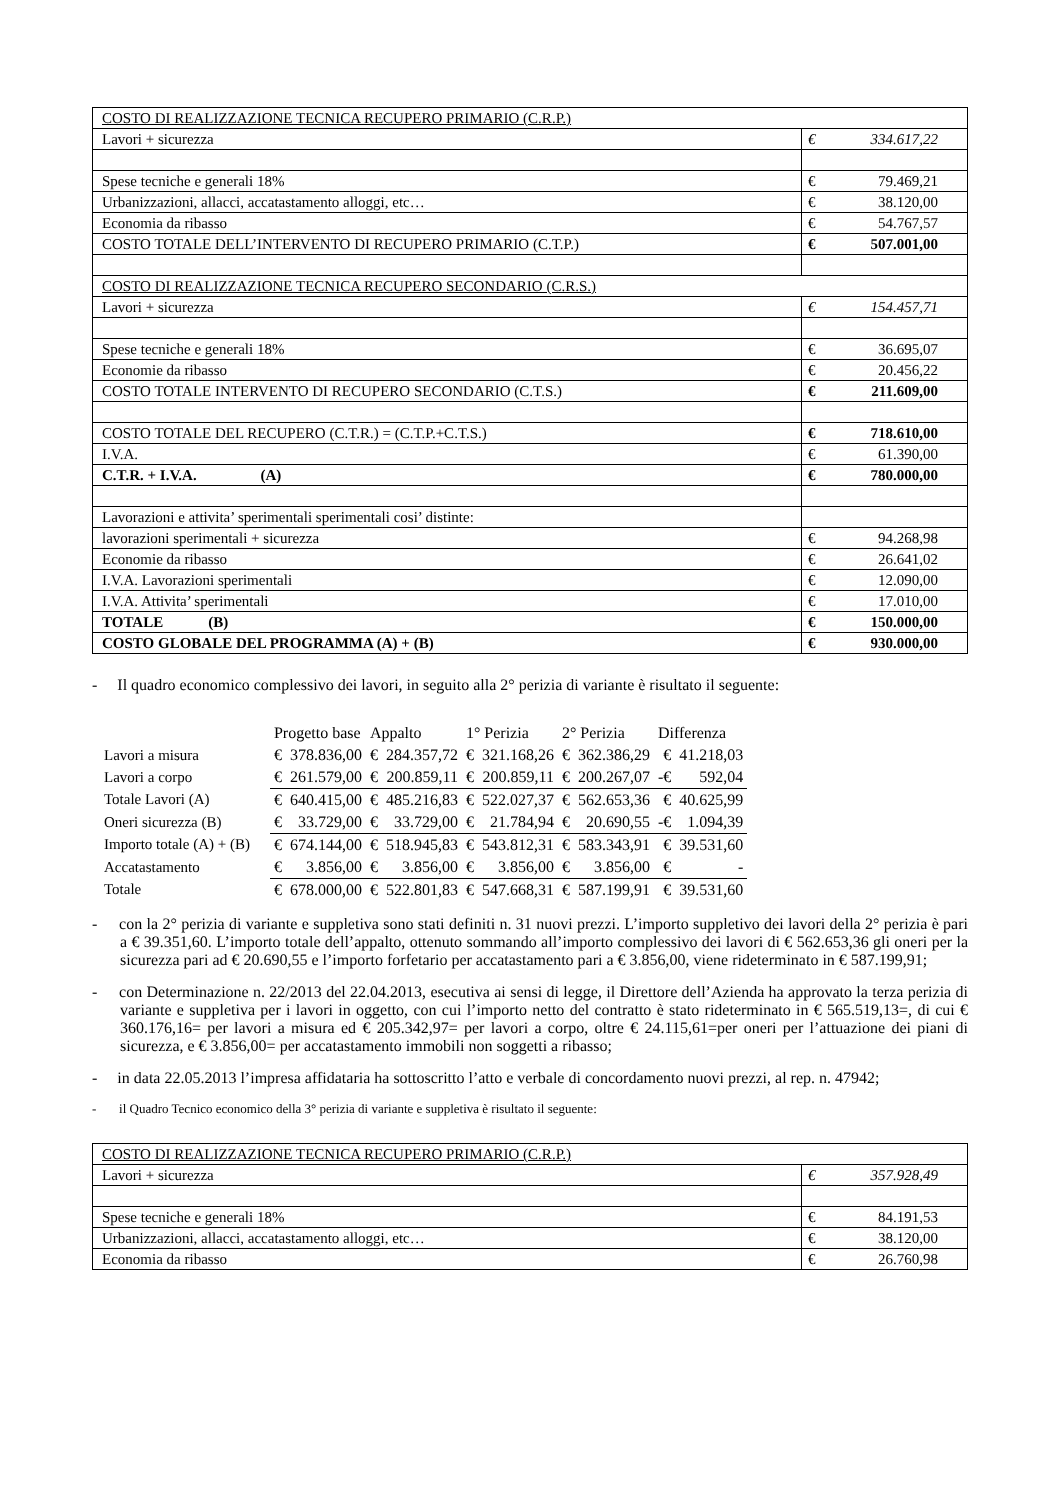| COSTO DI REALIZZAZIONE TECNICA RECUPERO PRIMARIO (C.R.P.) | |
| Lavori + sicurezza | € 334.617,22 |
| Spese tecniche e generali 18% | € 79.469,21 |
| Urbanizzazioni, allacci, accatastamento alloggi, etc… | € 38.120,00 |
| Economia da ribasso | € 54.767,57 |
| COSTO TOTALE DELL’INTERVENTO DI RECUPERO PRIMARIO (C.T.P.) | € 507.001,00 |
| COSTO DI REALIZZAZIONE TECNICA RECUPERO SECONDARIO (C.R.S.) | |
| Lavori + sicurezza | € 154.457,71 |
| Spese tecniche e generali 18% | € 36.695,07 |
| Economie da ribasso | € 20.456,22 |
| COSTO TOTALE INTERVENTO DI RECUPERO SECONDARIO (C.T.S.) | € 211.609,00 |
| COSTO TOTALE DEL RECUPERO (C.T.R.) = (C.T.P.+C.T.S.) | € 718.610,00 |
| I.V.A. | € 61.390,00 |
| C.T.R. + I.V.A. (A) | € 780.000,00 |
| Lavorazioni e attivita’ sperimentali sperimentali cosi’ distinte: | |
| lavorazioni sperimentali + sicurezza | € 94.268,98 |
| Economie da ribasso | € 26.641,02 |
| I.V.A. Lavorazioni sperimentali | € 12.090,00 |
| I.V.A. Attivita’ sperimentali | € 17.010,00 |
| TOTALE (B) | € 150.000,00 |
| COSTO GLOBALE DEL PROGRAMMA (A) + (B) | € 930.000,00 |
- Il quadro economico complessivo dei lavori, in seguito alla 2° perizia di variante è risultato il seguente:
| | Progetto base | | Appalto | | 1° Perizia | | 2° Perizia | | Differenza | |
| Lavori a misura | € | 378.836,00 | € | 284.357,72 | € | 321.168,26 | € | 362.386,29 | € | 41.218,03 |
| Lavori a corpo | € | 261.579,00 | € | 200.859,11 | € | 200.859,11 | € | 200.267,07 | -€ | 592,04 |
| Totale Lavori (A) | € | 640.415,00 | € | 485.216,83 | € | 522.027,37 | € | 562.653,36 | € | 40.625,99 |
| Oneri sicurezza (B) | € | 33.729,00 | € | 33.729,00 | € | 21.784,94 | € | 20.690,55 | -€ | 1.094,39 |
| Importo totale (A) + (B) | € | 674.144,00 | € | 518.945,83 | € | 543.812,31 | € | 583.343,91 | € | 39.531,60 |
| Accatastamento | € | 3.856,00 | € | 3.856,00 | € | 3.856,00 | € | 3.856,00 | € | - |
| Totale | € | 678.000,00 | € | 522.801,83 | € | 547.668,31 | € | 587.199,91 | € | 39.531,60 |
- con la 2° perizia di variante e suppletiva sono stati definiti n. 31 nuovi prezzi. L’importo suppletivo dei lavori della 2° perizia è pari a € 39.351,60. L’importo totale dell’appalto, ottenuto sommando all’importo complessivo dei lavori di € 562.653,36 gli oneri per la sicurezza pari ad € 20.690,55 e l’importo forfetario per accatastamento pari a € 3.856,00, viene rideterminato in € 587.199,91;
- con Determinazione n. 22/2013 del 22.04.2013, esecutiva ai sensi di legge, il Direttore dell’Azienda ha approvato la terza perizia di variante e suppletiva per i lavori in oggetto, con cui l’importo netto del contratto è stato rideterminato in € 565.519,13=, di cui € 360.176,16= per lavori a misura ed € 205.342,97= per lavori a corpo, oltre € 24.115,61=per oneri per l’attuazione dei piani di sicurezza, e € 3.856,00= per accatastamento immobili non soggetti a ribasso;
- in data 22.05.2013 l’impresa affidataria ha sottoscritto l’atto e verbale di concordamento nuovi prezzi, al rep. n. 47942;
- il Quadro Tecnico economico della 3° perizia di variante e suppletiva è risultato il seguente:
| COSTO DI REALIZZAZIONE TECNICA RECUPERO PRIMARIO (C.R.P.) | |
| Lavori + sicurezza | € 357.928,49 |
| Spese tecniche e generali 18% | € 84.191,53 |
| Urbanizzazioni, allacci, accatastamento alloggi, etc… | € 38.120,00 |
| Economia da ribasso | € 26.760,98 |